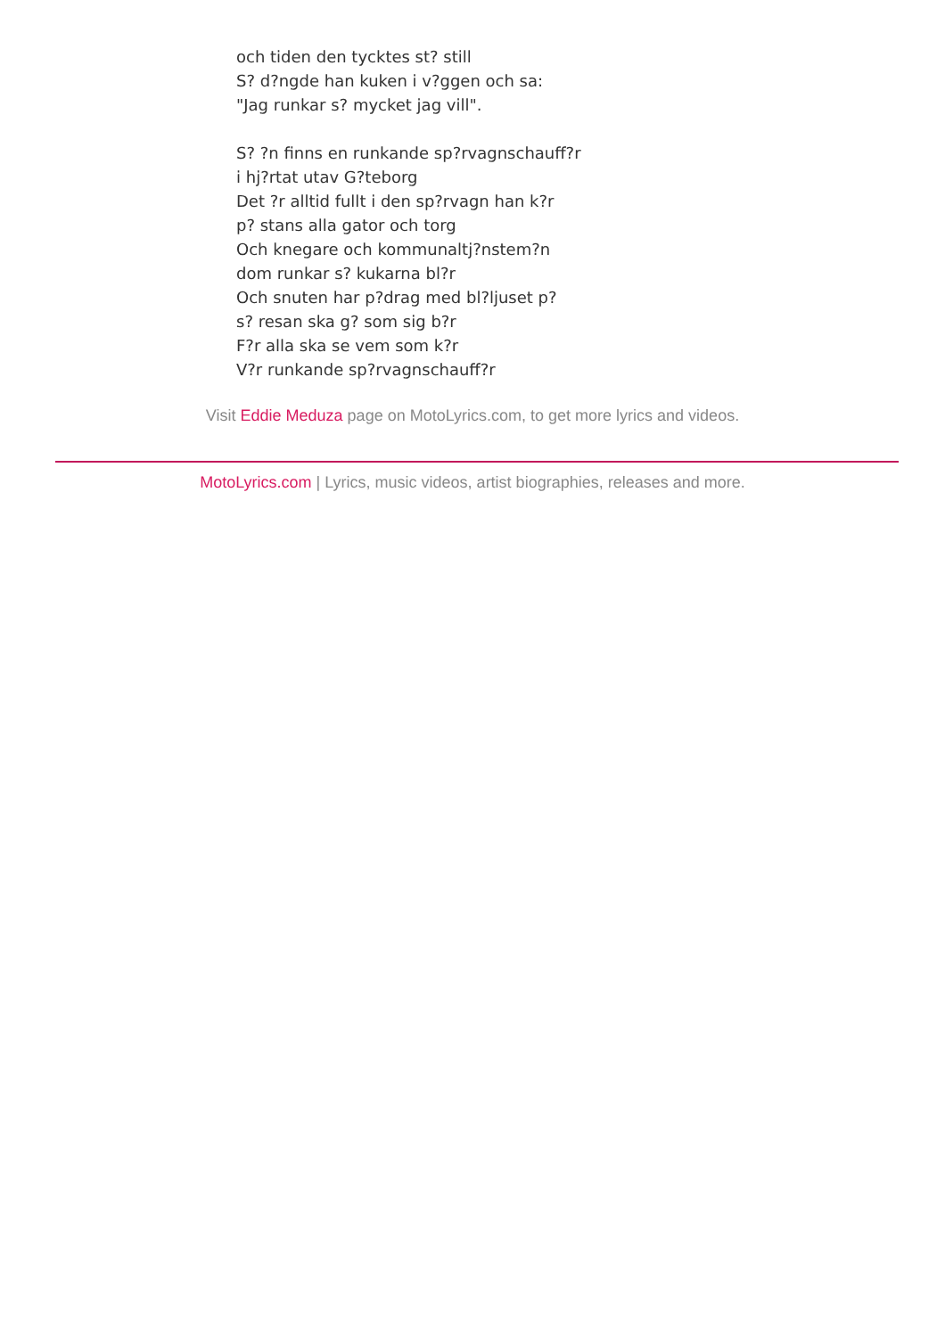och tiden den tycktes st? still
S? d?ngde han kuken i v?ggen och sa:
"Jag runkar s? mycket jag vill".
S? ?n finns en runkande sp?rvagnschauff?r
i hj?rtat utav G?teborg
Det ?r alltid fullt i den sp?rvagn han k?r
p? stans alla gator och torg
Och knegare och kommunaltj?nstem?n
dom runkar s? kukarna bl?r
Och snuten har p?drag med bl?ljuset p?
s? resan ska g? som sig b?r
F?r alla ska se vem som k?r
V?r runkande sp?rvagnschauff?r
Visit Eddie Meduza page on MotoLyrics.com, to get more lyrics and videos.
MotoLyrics.com | Lyrics, music videos, artist biographies, releases and more.